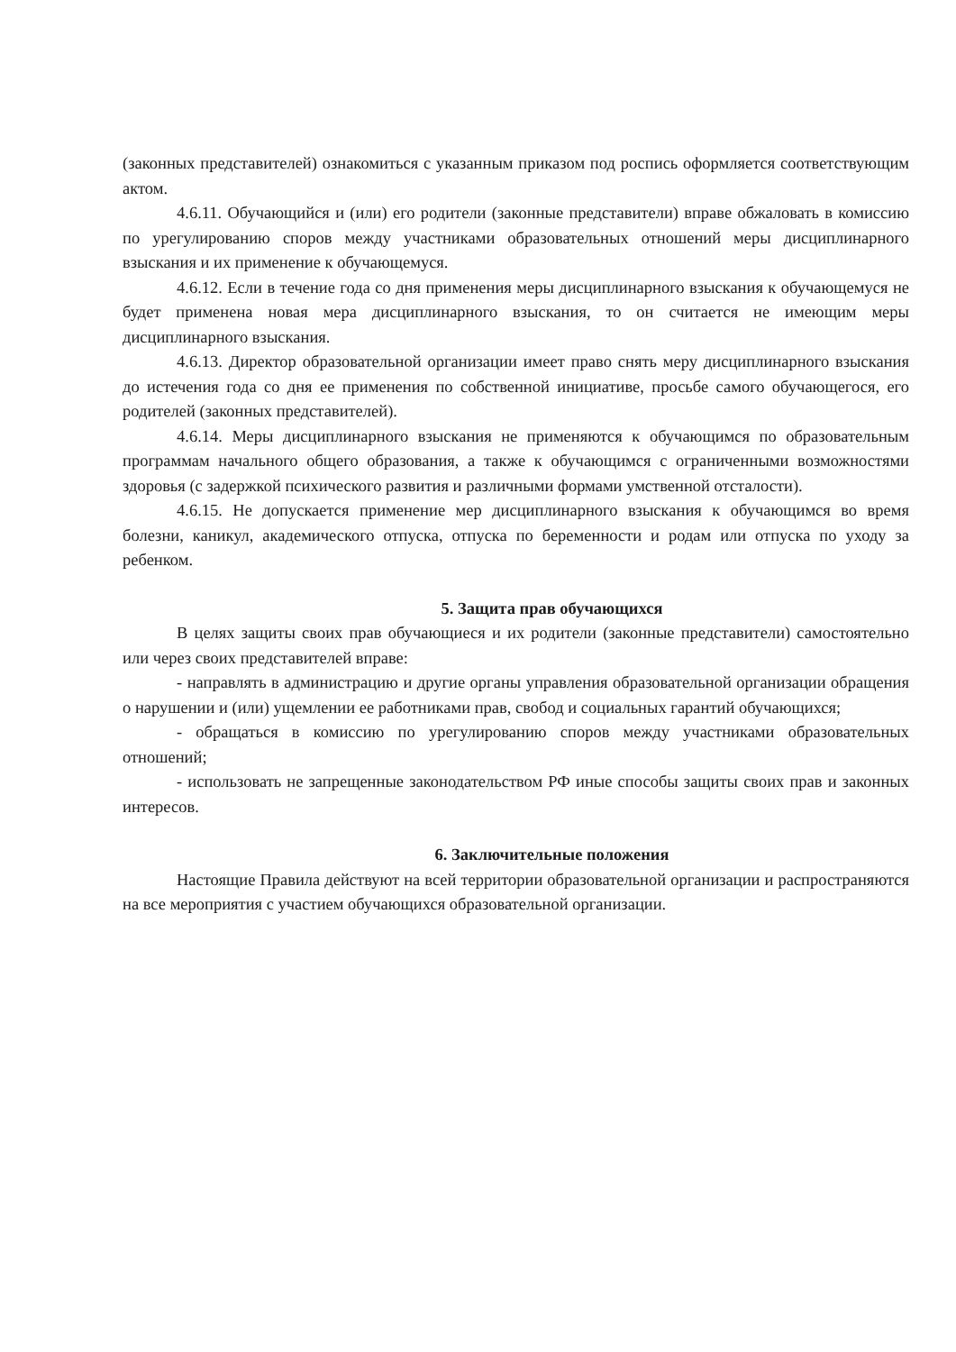(законных представителей) ознакомиться с указанным приказом под роспись оформляется соответствующим актом.
4.6.11. Обучающийся и (или) его родители (законные представители) вправе обжаловать в комиссию по урегулированию споров между участниками образовательных отношений меры дисциплинарного взыскания и их применение к обучающемуся.
4.6.12. Если в течение года со дня применения меры дисциплинарного взыскания к обучающемуся не будет применена новая мера дисциплинарного взыскания, то он считается не имеющим меры дисциплинарного взыскания.
4.6.13. Директор образовательной организации имеет право снять меру дисциплинарного взыскания до истечения года со дня ее применения по собственной инициативе, просьбе самого обучающегося, его родителей (законных представителей).
4.6.14. Меры дисциплинарного взыскания не применяются к обучающимся по образовательным программам начального общего образования, а также к обучающимся с ограниченными возможностями здоровья (с задержкой психического развития и различными формами умственной отсталости).
4.6.15. Не допускается применение мер дисциплинарного взыскания к обучающимся во время болезни, каникул, академического отпуска, отпуска по беременности и родам или отпуска по уходу за ребенком.
5. Защита прав обучающихся
В целях защиты своих прав обучающиеся и их родители (законные представители) самостоятельно или через своих представителей вправе:
- направлять в администрацию и другие органы управления образовательной организации обращения о нарушении и (или) ущемлении ее работниками прав, свобод и социальных гарантий обучающихся;
- обращаться в комиссию по урегулированию споров между участниками образовательных отношений;
- использовать не запрещенные законодательством РФ иные способы защиты своих прав и законных интересов.
6. Заключительные положения
Настоящие Правила действуют на всей территории образовательной организации и распространяются на все мероприятия с участием обучающихся образовательной организации.